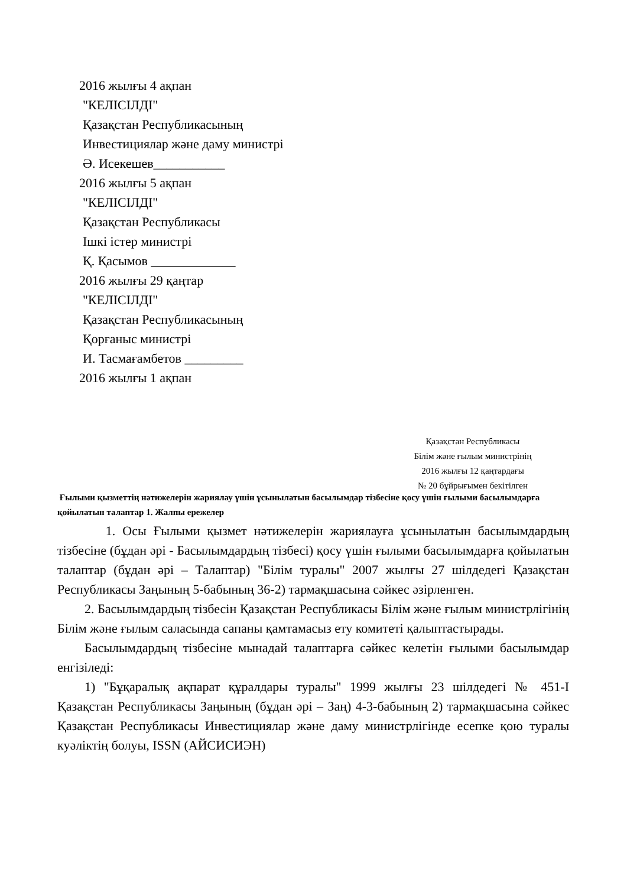2016 жылғы 4 ақпан
"КЕЛІСІЛДІ"
Қазақстан Республикасының
Инвестициялар және даму министрі
Ә. Исекешев___________
2016 жылғы 5 ақпан
"КЕЛІСІЛДІ"
Қазақстан Республикасы
Ішкі істер министрі
Қ. Қасымов _____________
2016 жылғы 29 қаңтар
"КЕЛІСІЛДІ"
Қазақстан Республикасының
Қорғаныс министрі
И. Тасмағамбетов _________
2016 жылғы 1 ақпан
Қазақстан Республикасы
Білім және ғылым министрінің
2016 жылғы 12 қаңтардағы
№ 20 бұйрығымен бекітілген
Ғылыми қызметтің нәтижелерін жариялау үшін ұсынылатын басылымдар тізбесіне қосу үшін ғылыми басылымдарға қойылатын талаптар 1. Жалпы ережелер
1. Осы Ғылыми қызмет нәтижелерін жариялауға ұсынылатын басылымдардың тізбесіне (бұдан әрі - Басылымдардың тізбесі) қосу үшін ғылыми басылымдарға қойылатын талаптар (бұдан әрі – Талаптар) "Білім туралы" 2007 жылғы 27 шілдедегі Қазақстан Республикасы Заңының 5-бабының 36-2) тармақшасына сәйкес әзірленген.
2. Басылымдардың тізбесін Қазақстан Республикасы Білім және ғылым министрлігінің Білім және ғылым саласында сапаны қамтамасыз ету комитеті қалыптастырады.
Басылымдардың тізбесіне мынадай талаптарға сәйкес келетін ғылыми басылымдар енгізіледі:
1) "Бұқаралық ақпарат құралдары туралы" 1999 жылғы 23 шілдедегі № 451-I Қазақстан Республикасы Заңының (бұдан әрі – Заң) 4-3-бабының 2) тармақшасына сәйкес Қазақстан Республикасы Инвестициялар және даму министрлігінде есепке қою туралы куәліктің болуы, ISSN (АЙСИСИЭН)